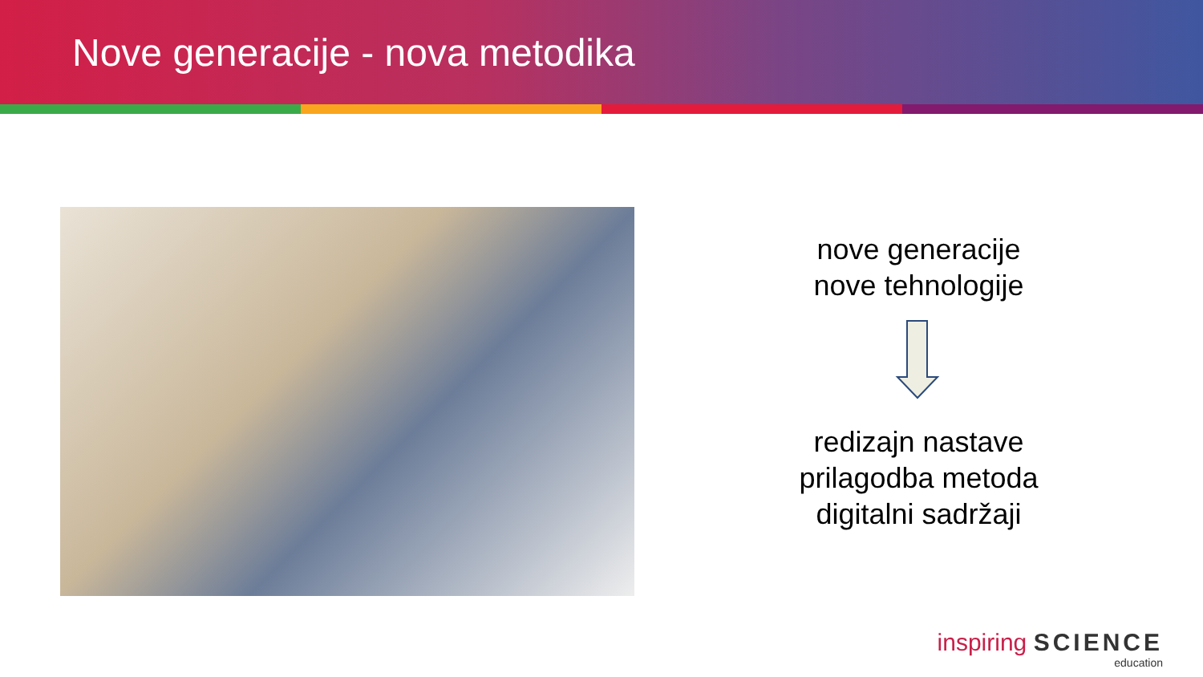Nove generacije - nova metodika
nove generacije
nove tehnologije
redizajn nastave
prilagodba metoda
digitalni sadržaji
inspiring SCIENCE
education